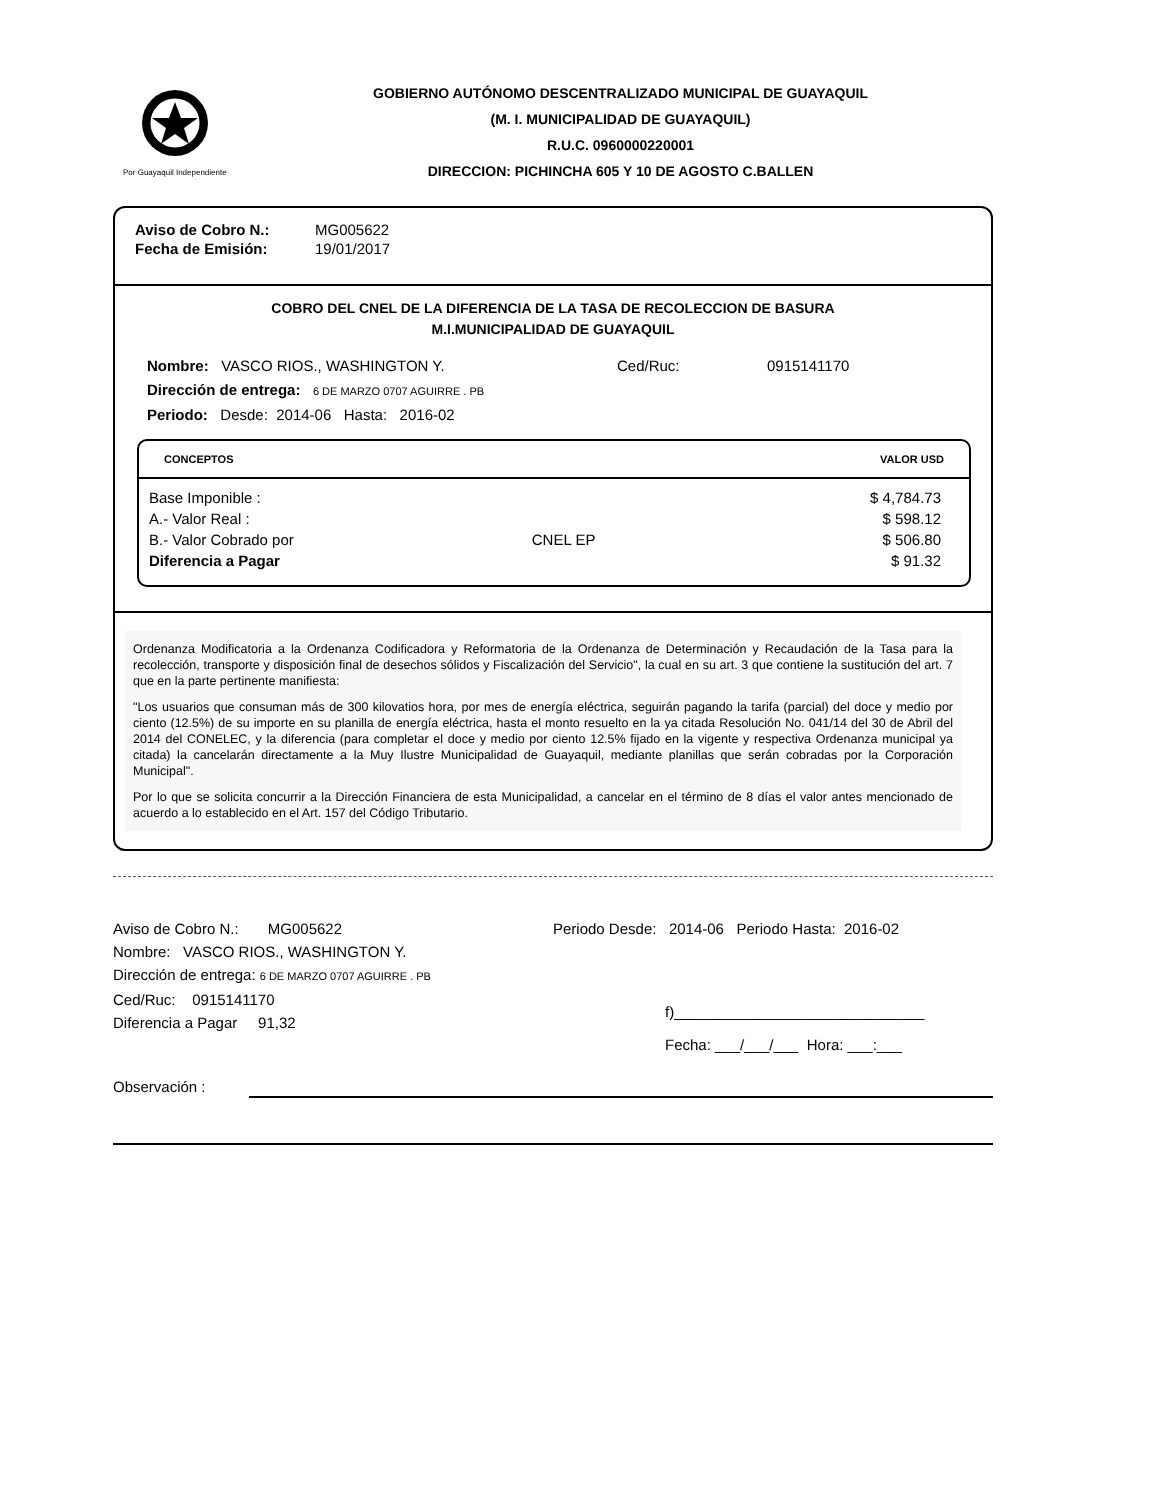Por Guayaquil Independiente
GOBIERNO AUTÓNOMO DESCENTRALIZADO MUNICIPAL DE GUAYAQUIL
(M. I. MUNICIPALIDAD DE GUAYAQUIL)
R.U.C. 0960000220001
DIRECCION: PICHINCHA 605 Y 10 DE AGOSTO C.BALLEN
| Aviso de Cobro N.: | MG005622 |
| Fecha de Emisión: | 19/01/2017 |
COBRO DEL CNEL DE LA DIFERENCIA DE LA TASA DE RECOLECCION DE BASURA
M.I.MUNICIPALIDAD DE GUAYAQUIL
Nombre: VASCO RIOS., WASHINGTON Y. Ced/Ruc: 0915141170
Dirección de entrega: 6 DE MARZO 0707 AGUIRRE . PB
Periodo: Desde: 2014-06 Hasta: 2016-02
CONCEPTOS VALOR USD
| Base Imponible : | | $ 4,784.73 |
| A.- Valor Real : | | $ 598.12 |
| B.- Valor Cobrado por | CNEL EP | $ 506.80 |
| Diferencia a Pagar | | $ 91.32 |
Ordenanza Modificatoria a la Ordenanza Codificadora y Reformatoria de la Ordenanza de Determinación y Recaudación de la Tasa para la recolección, transporte y disposición final de desechos sólidos y Fiscalización del Servicio", la cual en su art. 3 que contiene la sustitución del art. 7 que en la parte pertinente manifiesta:
"Los usuarios que consuman más de 300 kilovatios hora, por mes de energía eléctrica, seguirán pagando la tarifa (parcial) del doce y medio por ciento (12.5%) de su importe en su planilla de energía eléctrica, hasta el monto resuelto en la ya citada Resolución No. 041/14 del 30 de Abril del 2014 del CONELEC, y la diferencia (para completar el doce y medio por ciento 12.5% fijado en la vigente y respectiva Ordenanza municipal ya citada) la cancelarán directamente a la Muy Ilustre Municipalidad de Guayaquil, mediante planillas que serán cobradas por la Corporación Municipal".
Por lo que se solicita concurrir a la Dirección Financiera de esta Municipalidad, a cancelar en el término de 8 días el valor antes mencionado de acuerdo a lo establecido en el Art. 157 del Código Tributario.
Aviso de Cobro N.: MG005622
Nombre: VASCO RIOS., WASHINGTON Y.
Dirección de entrega: 6 DE MARZO 0707 AGUIRRE . PB
Ced/Ruc: 0915141170
Diferencia a Pagar 91,32
Periodo Desde: 2014-06 Periodo Hasta: 2016-02
f)______________________________
Fecha: ___/___/___ Hora: ___:___
Observación :